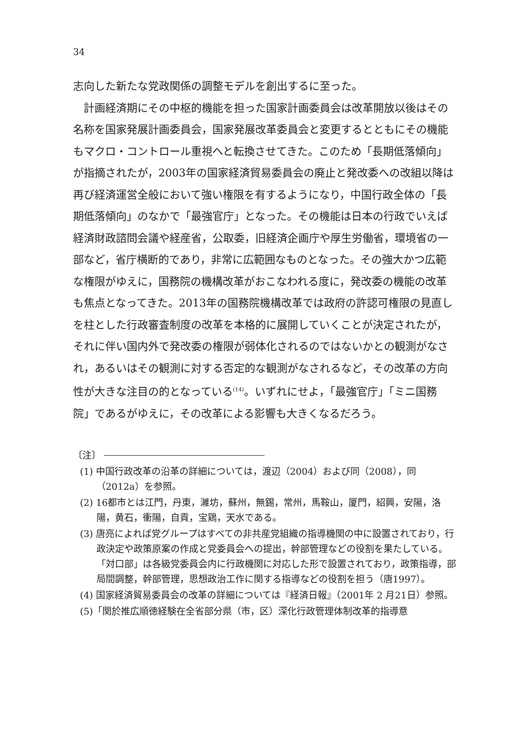34
志向した新たな党政関係の調整モデルを創出するに至った。
計画経済期にその中枢的機能を担った国家計画委員会は改革開放以後はその名称を国家発展計画委員会，国家発展改革委員会と変更するとともにその機能もマクロ・コントロール重視へと転換させてきた。このため「長期低落傾向」が指摘されたが，2003年の国家経済貿易委員会の廃止と発改委への改組以降は再び経済運営全般において強い権限を有するようになり，中国行政全体の「長期低落傾向」のなかで「最強官庁」となった。その機能は日本の行政でいえば経済財政諮問会議や経産省，公取委，旧経済企画庁や厚生労働省，環境省の一部など，省庁横断的であり，非常に広範囲なものとなった。その強大かつ広範な権限がゆえに，国務院の機構改革がおこなわれる度に，発改委の機能の改革も焦点となってきた。2013年の国務院機構改革では政府の許認可権限の見直しを柱とした行政審査制度の改革を本格的に展開していくことが決定されたが，それに伴い国内外で発改委の権限が弱体化されるのではないかとの観測がなされ，あるいはその観測に対する否定的な観測がなされるなど，その改革の方向性が大きな注目の的となっている<sup>(14)</sup>。いずれにせよ，「最強官庁」「ミニ国務院」であるがゆえに，その改革による影響も大きくなるだろう。
〔注〕
(1) 中国行政改革の沿革の詳細については，渡辺（2004）および同（2008），同（2012a）を参照。
(2) 16都市とは江門，丹東，濰坊，蘇州，無錫，常州，馬鞍山，厦門，紹興，安陽，洛陽，黄石，衝陽，自貢，宝鶏，天水である。
(3) 唐亮によれば党グループはすべての非共産党組織の指導機関の中に設置されており，行政決定や政策原案の作成と党委員会への提出，幹部管理などの役割を果たしている。「対口部」は各級党委員会内に行政機関に対応した形で設置されており，政策指導，部局間調整，幹部管理，思想政治工作に関する指導などの役割を担う（唐1997）。
(4) 国家経済貿易委員会の改革の詳細については『経済日報』（2001年 2 月21日）参照。
(5)「関於推広順徳経験在全省部分県（市，区）深化行政管理体制改革的指導意